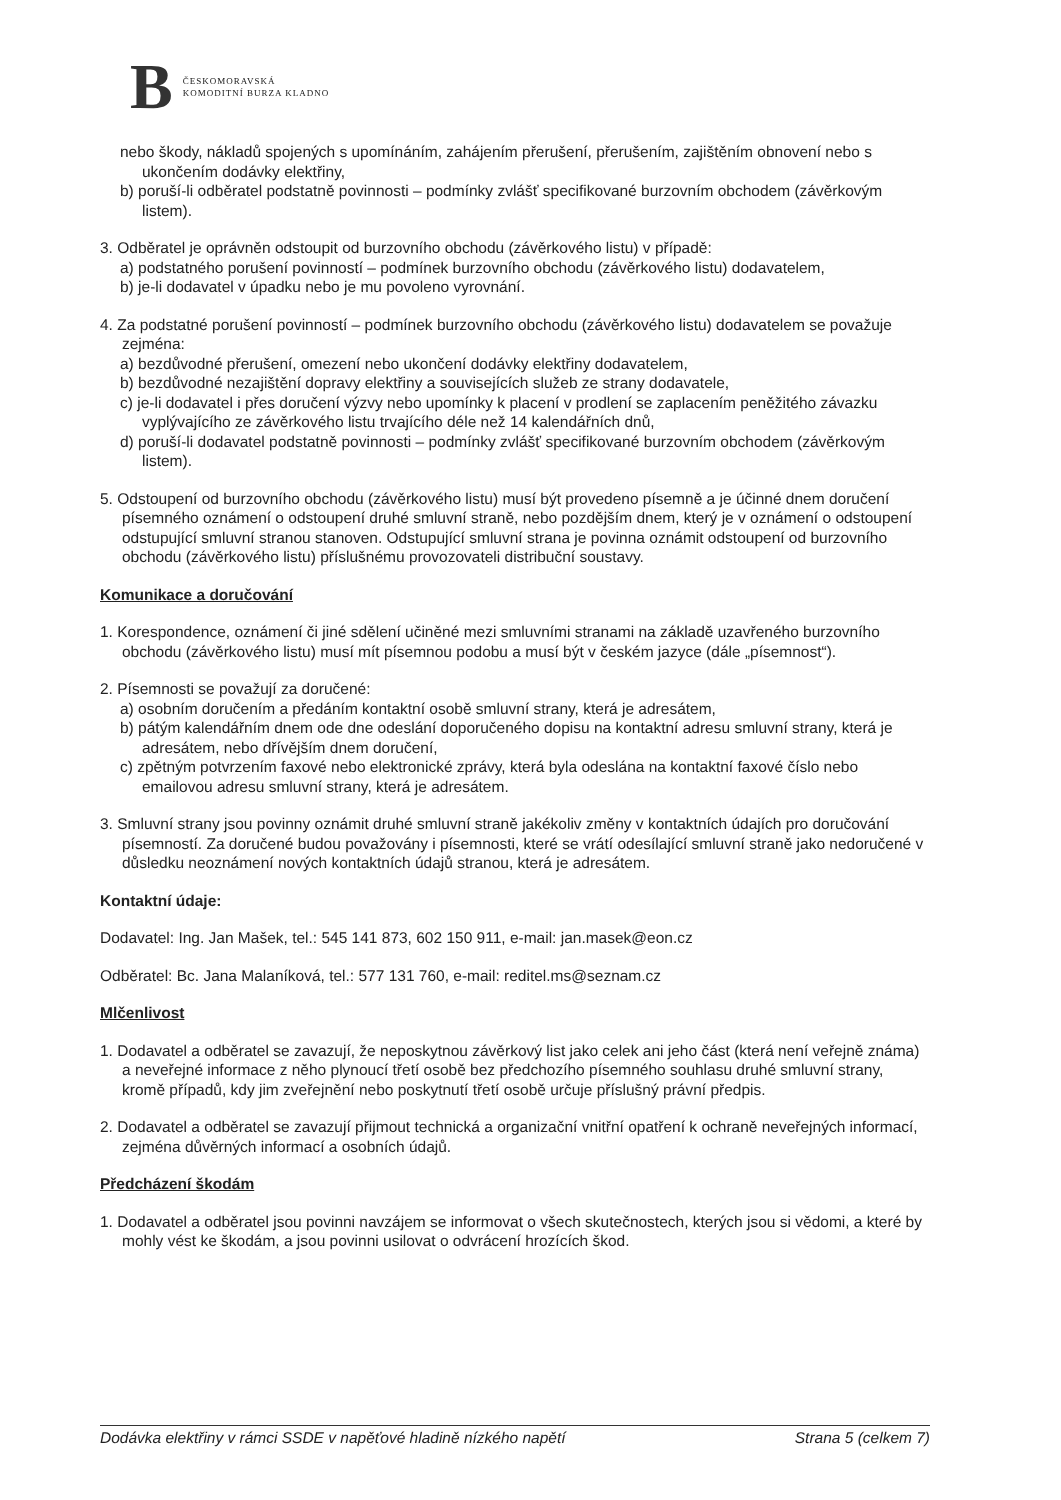B ČESKOMORAVSKÁ
KOMODITNÍ BURZA KLADNO
nebo škody, nákladů spojených s upomínáním, zahájením přerušení, přerušením, zajištěním obnovení nebo s ukončením dodávky elektřiny,
b) poruší-li odběratel podstatně povinnosti – podmínky zvlášť specifikované burzovním obchodem (závěrkovým listem).
3. Odběratel je oprávněn odstoupit od burzovního obchodu (závěrkového listu) v případě:
a) podstatného porušení povinností – podmínek burzovního obchodu (závěrkového listu) dodavatelem,
b) je-li dodavatel v úpadku nebo je mu povoleno vyrovnání.
4. Za podstatné porušení povinností – podmínek burzovního obchodu (závěrkového listu) dodavatelem se považuje zejména:
a) bezdůvodné přerušení, omezení nebo ukončení dodávky elektřiny dodavatelem,
b) bezdůvodné nezajištění dopravy elektřiny a souvisejících služeb ze strany dodavatele,
c) je-li dodavatel i přes doručení výzvy nebo upomínky k placení v prodlení se zaplacením peněžitého závazku vyplývajícího ze závěrkového listu trvajícího déle než 14 kalendářních dnů,
d) poruší-li dodavatel podstatně povinnosti – podmínky zvlášť specifikované burzovním obchodem (závěrkovým listem).
5. Odstoupení od burzovního obchodu (závěrkového listu) musí být provedeno písemně a je účinné dnem doručení písemného oznámení o odstoupení druhé smluvní straně, nebo pozdějším dnem, který je v oznámení o odstoupení odstupující smluvní stranou stanoven. Odstupující smluvní strana je povinna oznámit odstoupení od burzovního obchodu (závěrkového listu) příslušnému provozovateli distribuční soustavy.
Komunikace a doručování
1. Korespondence, oznámení či jiné sdělení učiněné mezi smluvními stranami na základě uzavřeného burzovního obchodu (závěrkového listu) musí mít písemnou podobu a musí být v českém jazyce (dále „písemnost“).
2. Písemnosti se považují za doručené:
a) osobním doručením a předáním kontaktní osobě smluvní strany, která je adresátem,
b) pátým kalendářním dnem ode dne odeslání doporučeného dopisu na kontaktní adresu smluvní strany, která je adresátem, nebo dřívějším dnem doručení,
c) zpětným potvrzením faxové nebo elektronické zprávy, která byla odeslána na kontaktní faxové číslo nebo emailovou adresu smluvní strany, která je adresátem.
3. Smluvní strany jsou povinny oznámit druhé smluvní straně jakékoliv změny v kontaktních údajích pro doručování písemností. Za doručené budou považovány i písemnosti, které se vrátí odesílající smluvní straně jako nedoručené v důsledku neoznámení nových kontaktních údajů stranou, která je adresátem.
Kontaktní údaje:
Dodavatel: Ing. Jan Mašek, tel.: 545 141 873, 602 150 911, e-mail: jan.masek@eon.cz
Odběratel: Bc. Jana Malaníková, tel.: 577 131 760, e-mail: reditel.ms@seznam.cz
Mlčenlivost
1. Dodavatel a odběratel se zavazují, že neposkytnou závěrkový list jako celek ani jeho část (která není veřejně známa) a neveřejné informace z něho plynoucí třetí osobě bez předchozího písemného souhlasu druhé smluvní strany, kromě případů, kdy jim zveřejnění nebo poskytnutí třetí osobě určuje příslušný právní předpis.
2. Dodavatel a odběratel se zavazují přijmout technická a organizační vnitřní opatření k ochraně neveřejných informací, zejména důvěrných informací a osobních údajů.
Předcházení škodám
1. Dodavatel a odběratel jsou povinni navzájem se informovat o všech skutečnostech, kterých jsou si vědomi, a které by mohly vést ke škodám, a jsou povinni usilovat o odvrácení hrozících škod.
Dodávka elektřiny v rámci SSDE v napěťové hladině nízkého napětí Strana 5 (celkem 7)